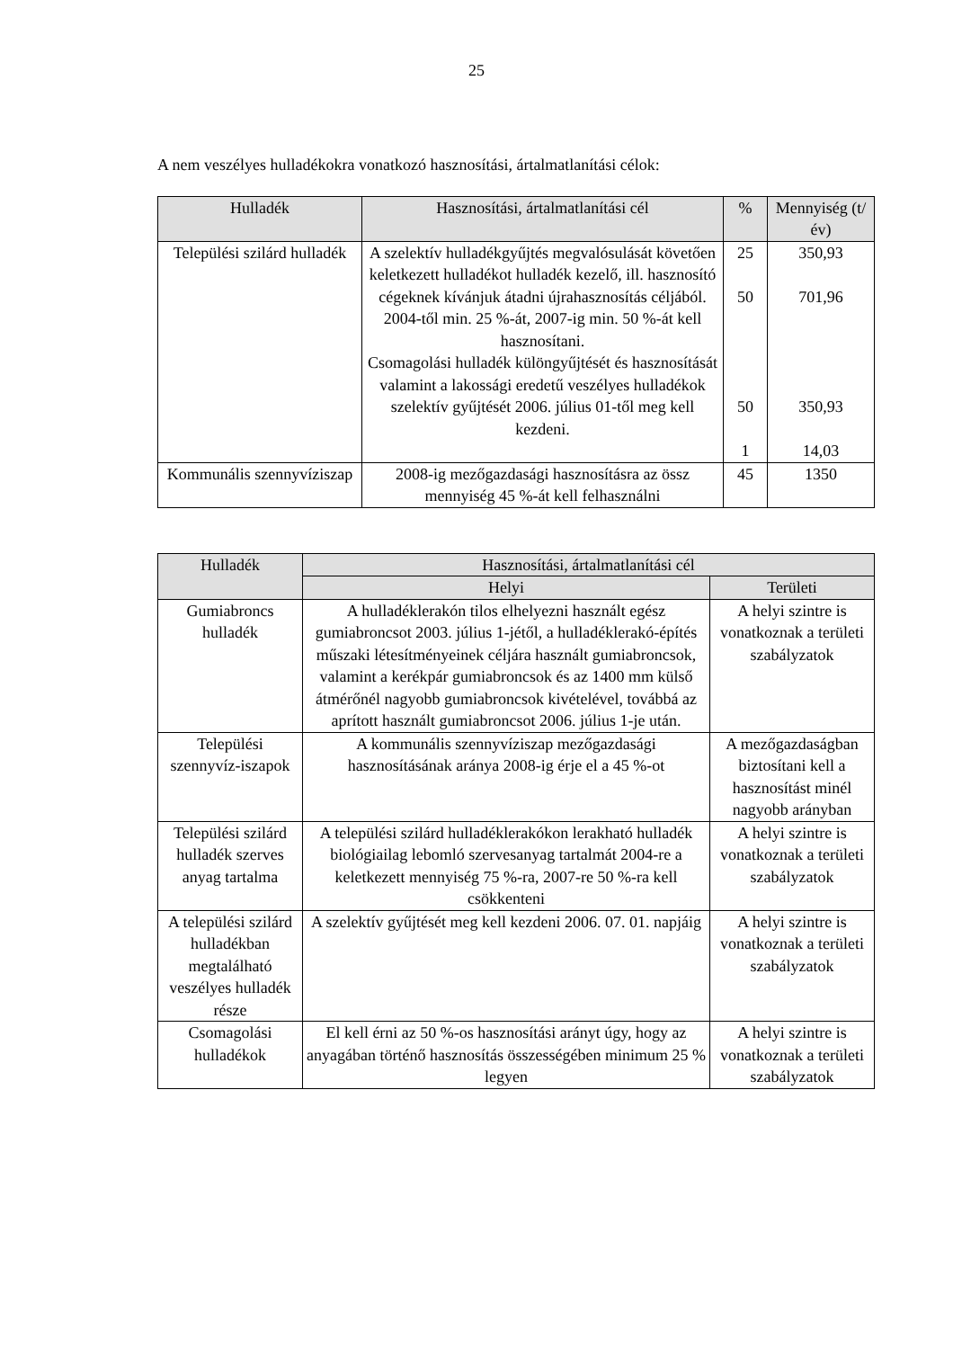25
A nem veszélyes hulladékokra vonatkozó hasznosítási, ártalmatlanítási célok:
| Hulladék | Hasznosítási, ártalmatlanítási cél | % | Mennyiség (t/év) |
| --- | --- | --- | --- |
| Települési szilárd hulladék | A szelektív hulladékgyűjtés megvalósulását követően keletkezett hulladékot hulladék kezelő, ill. hasznosító cégeknek kívánjuk átadni újrahasznosítás céljából. 2004-től min. 25 %-át, 2007-ig min. 50 %-át kell hasznosítani. Csomagolási hulladék különgyűjtését és hasznosítását valamint a lakossági eredetű veszélyes hulladékok szelektív gyűjtését 2006. július 01-től meg kell kezdeni. | 25 50 50 1 | 350,93 701,96 350,93 14,03 |
| Kommunális szennyvíziszap | 2008-ig mezőgazdasági hasznosításra az össz mennyiség 45 %-át kell felhasználni | 45 | 1350 |
| Hulladék | Hasznosítási, ártalmatlanítási cél | |
| --- | --- | --- |
| | Helyi | Területi |
| Gumiabroncs hulladék | A hulladéklerakón tilos elhelyezni használt egész gumiabroncsot 2003. július 1-jétől, a hulladéklerakó-építés műszaki létesítményeinek céljára használt gumiabroncsok, valamint a kerékpár gumiabroncsok és az 1400 mm külső átmérőnél nagyobb gumiabroncsok kivételével, továbbá az aprított használt gumiabroncsot 2006. július 1-je után. | A helyi szintre is vonatkoznak a területi szabályzatok |
| Települési szennyvíz-iszapok | A kommunális szennyvíziszap mezőgazdasági hasznosításának aránya 2008-ig érje el a 45 %-ot | A mezőgazdaságban biztosítani kell a hasznosítást minél nagyobb arányban |
| Települési szilárd hulladék szerves anyag tartalma | A települési szilárd hulladéklerakókon lerakható hulladék biológiailag lebomló szervesanyag tartalmát 2004-re a keletkezett mennyiség 75 %-ra, 2007-re 50 %-ra kell csökkenteni | A helyi szintre is vonatkoznak a területi szabályzatok |
| A települési szilárd hulladékban megtalálható veszélyes hulladék része | A szelektív gyűjtését meg kell kezdeni 2006. 07. 01. napjáig | A helyi szintre is vonatkoznak a területi szabályzatok |
| Csomagolási hulladékok | El kell érni az 50 %-os hasznosítási arányt úgy, hogy az anyagában történő hasznosítás összességében minimum 25 % legyen | A helyi szintre is vonatkoznak a területi szabályzatok |